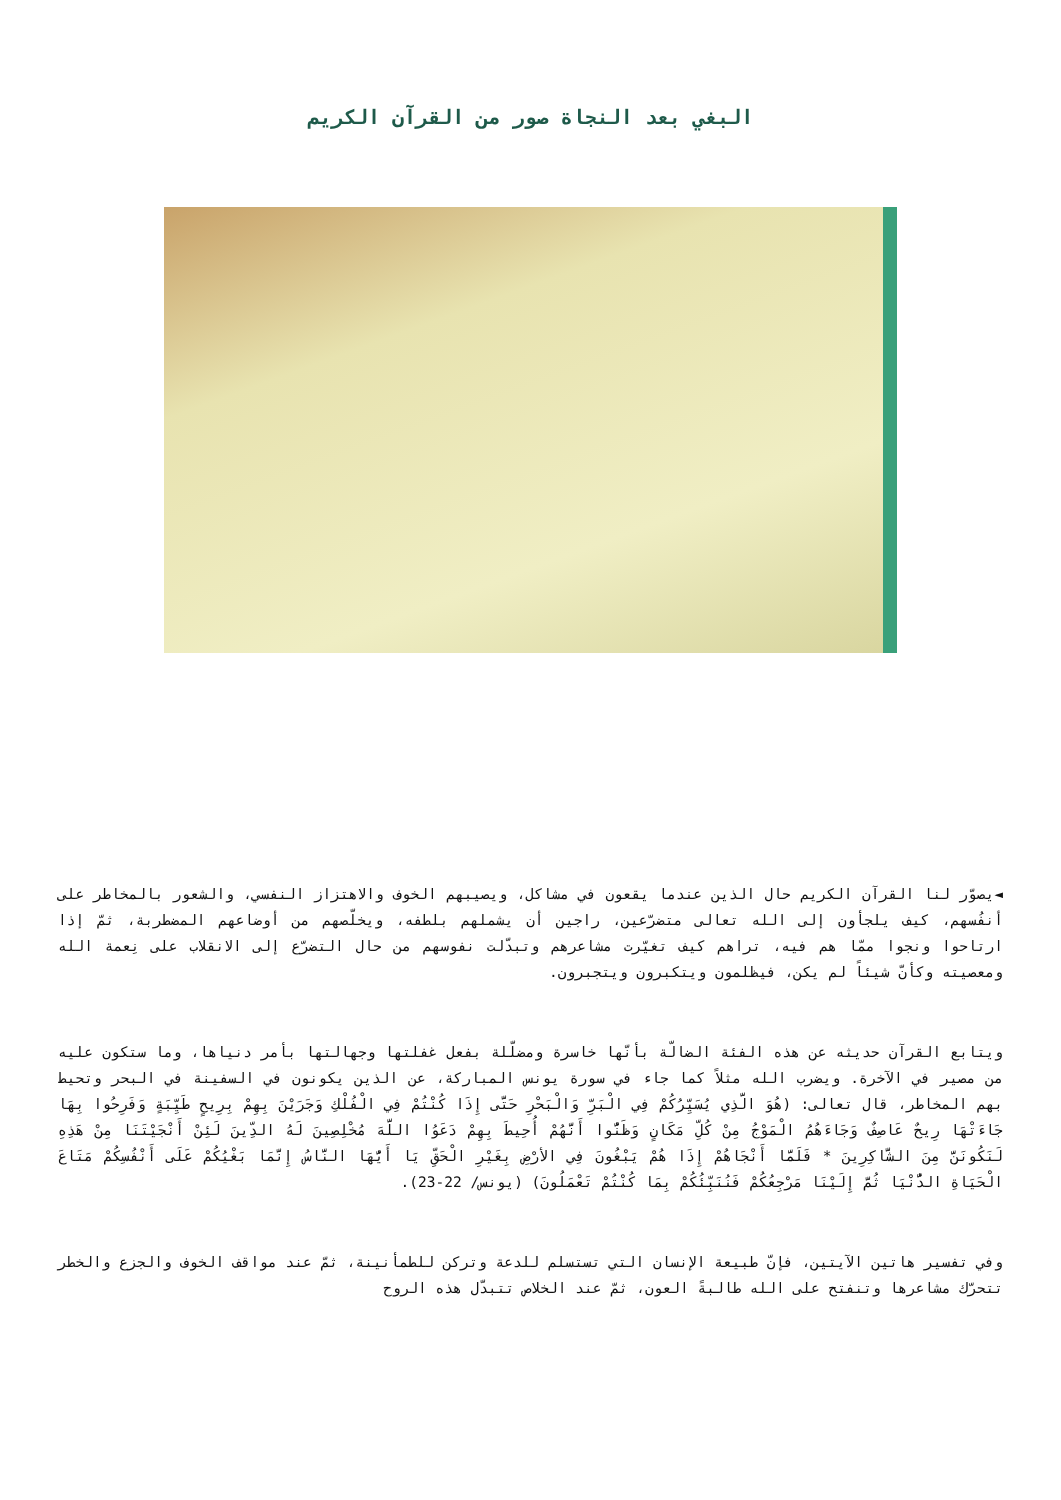البغي بعد النجاة صور من القرآن الكريم
◄يصوّر لنا القرآن الكريم حال الذين عندما يقعون في مشاكل، ويصيبهم الخوف والاهتزاز النفسي، والشعور بالمخاطر على أنفُسهم، كيف يلجأون إلى الله تعالى متضرّعين، راجين أن يشملهم بلطفه، ويخلّصهم من أوضاعهم المضطربة، ثمّ إذا ارتاحوا ونجوا ممّا هم فيه، تراهم كيف تغيّرت مشاعرهم وتبدّلت نفوسهم من حال التضرّع إلى الانقلاب على نِعمة الله ومعصيته وكأنّ شيئاً لم يكن، فيظلمون ويتكبرون ويتجبرون.
ويتابع القرآن حديثه عن هذه الفئة الضالّة بأنّها خاسرة ومضلّلة بفعل غفلتها وجهالتها بأمر دنياها، وما ستكون عليه من مصير في الآخرة. ويضرب الله مثلاً كما جاء في سورة يونس المباركة، عن الذين يكونون في السفينة في البحر وتحيط بهم المخاطر، قال تعالى: (هُوَ الَّذِي يُسَيِّرُكُمْ فِي الْبَرِّ وَالْبَحْرِ حَتَّى إِذَا كُنْتُمْ فِي الْفُلْكِ وَجَرَيْنَ بِهِمْ بِرِيحٍ طَيِّبَةٍ وَفَرِحُوا بِهَا جَاءَتْهَا رِيحٌ عَاصِفٌ وَجَاءَهُمُ الْمَوْجُ مِنْ كُلِّ مَكَانٍ وَظَنُّوا أَنَّهُمْ أُحِيطَ بِهِمْ دَعَوُا اللَّهَ مُخْلِصِينَ لَهُ الدِّينَ لَئِنْ أَنْجَيْتَنَا مِنْ هَذِهِ لَنَكُونَنَّ مِنَ الشَّاكِرِينَ * فَلَمَّا أَنْجَاهُمْ إِذَا هُمْ يَبْغُونَ فِي الأرْضِ بِغَيْرِ الْحَقِّ يَا أَيُّهَا النَّاسُ إِنَّمَا بَغْيُكُمْ عَلَى أَنْفُسِكُمْ مَتَاعَ الْحَيَاةِ الدُّنْيَا ثُمَّ إِلَيْنَا مَرْجِعُكُمْ فَنُنَبِّئُكُمْ بِمَا كُنْتُمْ تَعْمَلُونَ) (يونس/ 22-23).
وفي تفسير هاتين الآيتين، فإنّ طبيعة الإنسان التي تستسلم للدعة وتركن للطمأنينة، ثمّ عند مواقف الخوف والجزع والخطر تتحرّك مشاعرها وتنفتح على الله طالبةً العون، ثمّ عند الخلاص تتبدّل هذه الروح